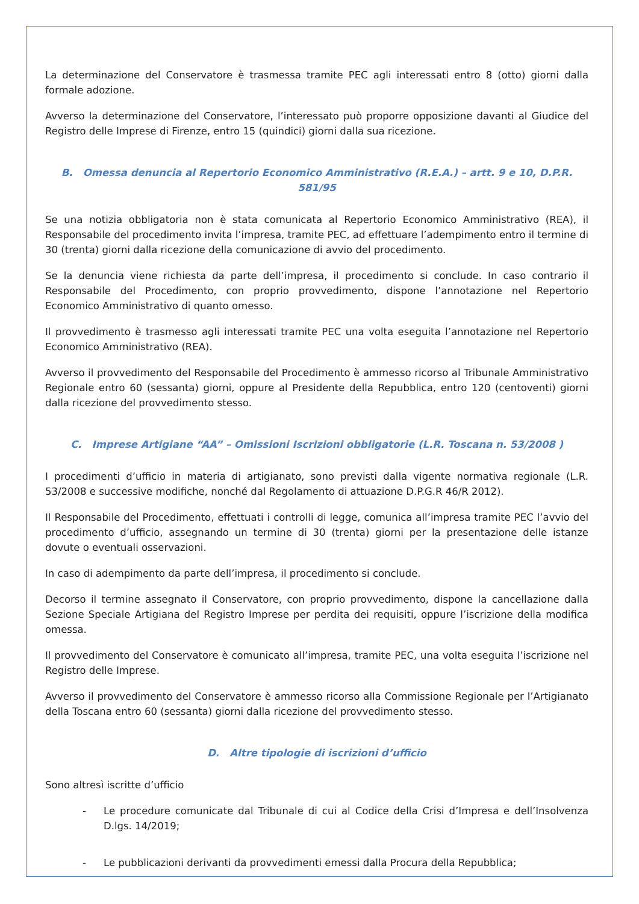La determinazione del Conservatore è trasmessa tramite PEC agli interessati entro 8 (otto) giorni dalla formale adozione.
Avverso la determinazione del Conservatore, l’interessato può proporre opposizione davanti al Giudice del Registro delle Imprese di Firenze, entro 15 (quindici) giorni dalla sua ricezione.
B. Omessa denuncia al Repertorio Economico Amministrativo (R.E.A.) – artt. 9 e 10, D.P.R. 581/95
Se una notizia obbligatoria non è stata comunicata al Repertorio Economico Amministrativo (REA), il Responsabile del procedimento invita l’impresa, tramite PEC, ad effettuare l’adempimento entro il termine di 30 (trenta) giorni dalla ricezione della comunicazione di avvio del procedimento.
Se la denuncia viene richiesta da parte dell’impresa, il procedimento si conclude. In caso contrario il Responsabile del Procedimento, con proprio provvedimento, dispone l’annotazione nel Repertorio Economico Amministrativo di quanto omesso.
Il provvedimento è trasmesso agli interessati tramite PEC una volta eseguita l’annotazione nel Repertorio Economico Amministrativo (REA).
Avverso il provvedimento del Responsabile del Procedimento è ammesso ricorso al Tribunale Amministrativo Regionale entro 60 (sessanta) giorni, oppure al Presidente della Repubblica, entro 120 (centoventi) giorni dalla ricezione del provvedimento stesso.
C. Imprese Artigiane “AA” – Omissioni Iscrizioni obbligatorie (L.R. Toscana n. 53/2008 )
I procedimenti d’ufficio in materia di artigianato, sono previsti dalla vigente normativa regionale (L.R. 53/2008 e successive modifiche, nonché dal Regolamento di attuazione D.P.G.R 46/R 2012).
Il Responsabile del Procedimento, effettuati i controlli di legge, comunica all’impresa tramite PEC l’avvio del procedimento d’ufficio, assegnando un termine di 30 (trenta) giorni per la presentazione delle istanze dovute o eventuali osservazioni.
In caso di adempimento da parte dell’impresa, il procedimento si conclude.
Decorso il termine assegnato il Conservatore, con proprio provvedimento, dispone la cancellazione dalla Sezione Speciale Artigiana del Registro Imprese per perdita dei requisiti, oppure l’iscrizione della modifica omessa.
Il provvedimento del Conservatore è comunicato all’impresa, tramite PEC, una volta eseguita l’iscrizione nel Registro delle Imprese.
Avverso il provvedimento del Conservatore è ammesso ricorso alla Commissione Regionale per l’Artigianato della Toscana entro 60 (sessanta) giorni dalla ricezione del provvedimento stesso.
D. Altre tipologie di iscrizioni d’ufficio
Sono altresì iscritte d’ufficio
- Le procedure comunicate dal Tribunale di cui al Codice della Crisi d’Impresa e dell’Insolvenza D.lgs. 14/2019;
- Le pubblicazioni derivanti da provvedimenti emessi dalla Procura della Repubblica;